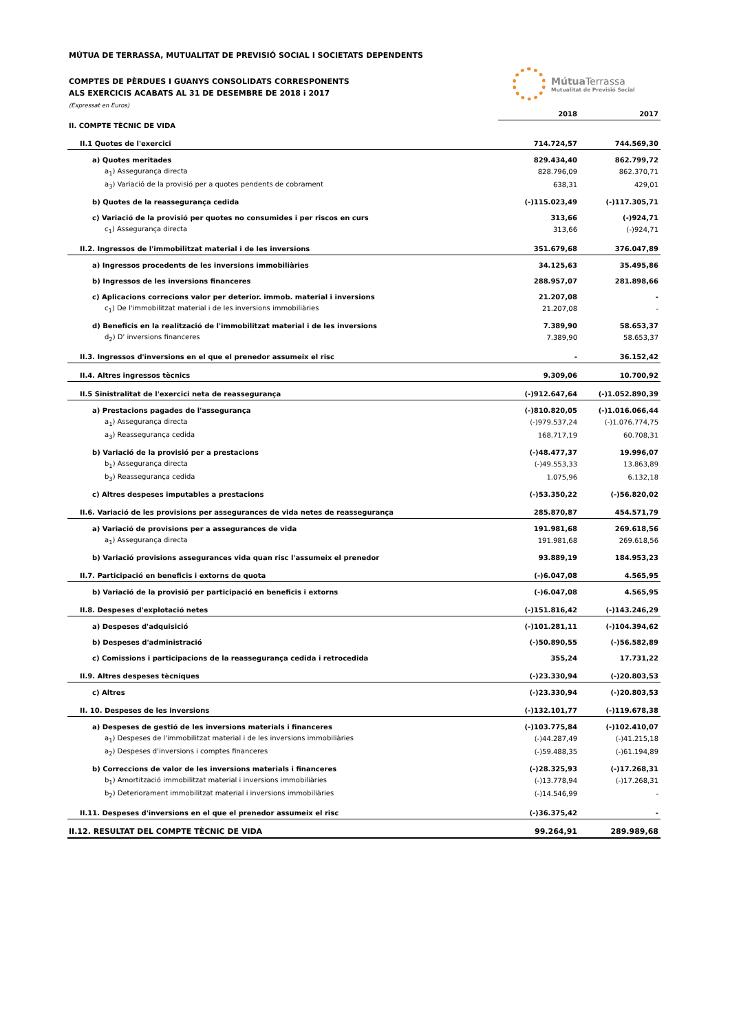MÚTUA DE TERRASSA, MUTUALITAT DE PREVISIÓ SOCIAL I SOCIETATS DEPENDENTS
COMPTES DE PÈRDUES I GUANYS CONSOLIDATS CORRESPONENTS
ALS EXERCICIS ACABATS AL 31 DE DESEMBRE DE 2018 i 2017
(Expressat en Euros)
Mútua Terrassa
Mutualitat de Previsió Social
| | 2018 | 2017 |
| --- | --- | --- |
| II. COMPTE TÈCNIC DE VIDA | | |
| II.1 Quotes de l'exercici | 714.724,57 | 744.569,30 |
| a) Quotes meritades | 829.434,40 | 862.799,72 |
| a<sub>1</sub>) Assegurança directa | 828.796,09 | 862.370,71 |
| a<sub>3</sub>) Variació de la provisió per a quotes pendents de cobrament | 638,31 | 429,01 |
| b) Quotes de la reassegurança cedida | (-)115.023,49 | (-)117.305,71 |
| c) Variació de la provisió per quotes no consumides i per riscos en curs | 313,66 | (-)924,71 |
| c<sub>1</sub>) Assegurança directa | 313,66 | (-)924,71 |
| II.2. Ingressos de l'immobilitzat material i de les inversions | 351.679,68 | 376.047,89 |
| a) Ingressos procedents de les inversions immobiliàries | 34.125,63 | 35.495,86 |
| b) Ingressos de les inversions financeres | 288.957,07 | 281.898,66 |
| c) Aplicacions correcions valor per deterior. immob. material i inversions | 21.207,08 | - |
| c<sub>1</sub>) De l'immobilitzat material i de les inversions immobiliàries | 21.207,08 | - |
| d) Beneficis en la realització de l'immobilitzat material i de les inversions | 7.389,90 | 58.653,37 |
| d<sub>2</sub>) D' inversions financeres | 7.389,90 | 58.653,37 |
| II.3. Ingressos d'inversions en el que el prenedor assumeix el risc | - | 36.152,42 |
| II.4. Altres ingressos tècnics | 9.309,06 | 10.700,92 |
| II.5 Sinistralitat de l'exercici neta de reassegurança | (-)912.647,64 | (-)1.052.890,39 |
| a) Prestacions pagades de l'assegurança | (-)810.820,05 | (-)1.016.066,44 |
| a<sub>1</sub>) Assegurança directa | (-)979.537,24 | (-)1.076.774,75 |
| a<sub>3</sub>) Reassegurança cedida | 168.717,19 | 60.708,31 |
| b) Variació de la provisió per a prestacions | (-)48.477,37 | 19.996,07 |
| b<sub>1</sub>) Assegurança directa | (-)49.553,33 | 13.863,89 |
| b<sub>3</sub>) Reassegurança cedida | 1.075,96 | 6.132,18 |
| c) Altres despeses imputables a prestacions | (-)53.350,22 | (-)56.820,02 |
| II.6. Variació de les provisions per assegurances de vida netes de reassegurança | 285.870,87 | 454.571,79 |
| a) Variació de provisions per a assegurances de vida | 191.981,68 | 269.618,56 |
| a<sub>1</sub>) Assegurança directa | 191.981,68 | 269.618,56 |
| b) Variació provisions assegurances vida quan risc l'assumeix el prenedor | 93.889,19 | 184.953,23 |
| II.7. Participació en beneficis i extorns de quota | (-)6.047,08 | 4.565,95 |
| b) Variació de la provisió per participació en beneficis i extorns | (-)6.047,08 | 4.565,95 |
| II.8. Despeses d'explotació netes | (-)151.816,42 | (-)143.246,29 |
| a) Despeses d'adquisició | (-)101.281,11 | (-)104.394,62 |
| b) Despeses d'administració | (-)50.890,55 | (-)56.582,89 |
| c) Comissions i participacions de la reassegurança cedida i retrocedida | 355,24 | 17.731,22 |
| II.9. Altres despeses tècniques | (-)23.330,94 | (-)20.803,53 |
| c) Altres | (-)23.330,94 | (-)20.803,53 |
| II. 10. Despeses de les inversions | (-)132.101,77 | (-)119.678,38 |
| a) Despeses de gestió de les inversions materials i financeres | (-)103.775,84 | (-)102.410,07 |
| a<sub>1</sub>) Despeses de l'immobilitzat material i de les inversions immobiliàries | (-)44.287,49 | (-)41.215,18 |
| a<sub>2</sub>) Despeses d'inversions i comptes financeres | (-)59.488,35 | (-)61.194,89 |
| b) Correccions de valor de les inversions materials i financeres | (-)28.325,93 | (-)17.268,31 |
| b<sub>1</sub>) Amortització immobilitzat material i inversions immobiliàries | (-)13.778,94 | (-)17.268,31 |
| b<sub>2</sub>) Deteriorament immobilitzat material i inversions immobiliàries | (-)14.546,99 | - |
| II.11. Despeses d'inversions en el que el prenedor assumeix el risc | (-)36.375,42 | - |
| II.12. RESULTAT DEL COMPTE TÈCNIC DE VIDA | 99.264,91 | 289.989,68 |